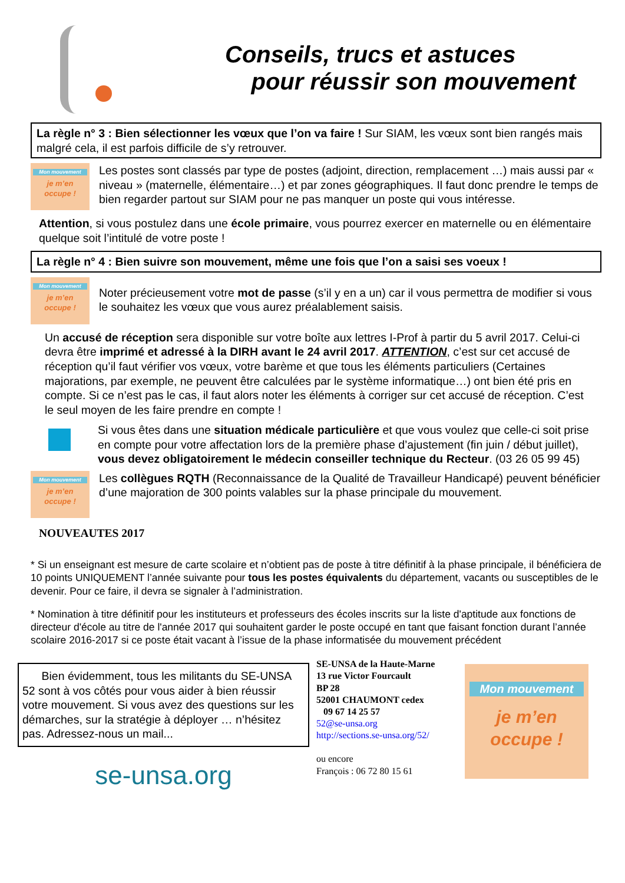Conseils, trucs et astuces
pour réussir son mouvement
La règle n° 3 : Bien sélectionner les vœux que l’on va faire ! Sur SIAM, les vœux sont bien rangés mais malgré cela, il est parfois difficile de s’y retrouver.
Mon mouvement
je m’en
occupe !
Les postes sont classés par type de postes (adjoint, direction, remplacement …) mais aussi par « niveau » (maternelle, élémentaire…) et par zones géographiques. Il faut donc prendre le temps de bien regarder partout sur SIAM pour ne pas manquer un poste qui vous intéresse.
Attention, si vous postulez dans une école primaire, vous pourrez exercer en maternelle ou en élémentaire quelque soit l’intitulé de votre poste !
La règle n° 4 : Bien suivre son mouvement, même une fois que l’on a saisi ses voeux !
Mon mouvement
je m’en
occupe !
Noter précieusement votre mot de passe (s’il y en a un) car il vous permettra de modifier si vous le souhaitez les vœux que vous aurez préalablement saisis.
Un accusé de réception sera disponible sur votre boîte aux lettres I-Prof à partir du 5 avril 2017. Celui-ci devra être imprimé et adressé à la DIRH avant le 24 avril 2017. ATTENTION, c’est sur cet accusé de réception qu’il faut vérifier vos vœux, votre barème et que tous les éléments particuliers (Certaines majorations, par exemple, ne peuvent être calculées par le système informatique…) ont bien été pris en compte. Si ce n’est pas le cas, il faut alors noter les éléments à corriger sur cet accusé de réception. C’est le seul moyen de les faire prendre en compte !
Si vous êtes dans une situation médicale particulière et que vous voulez que celle-ci soit prise en compte pour votre affectation lors de la première phase d’ajustement (fin juin / début juillet), vous devez obligatoirement le médecin conseiller technique du Recteur. (03 26 05 99 45)
Mon mouvement
je m’en
occupe !
Les collègues RQTH (Reconnaissance de la Qualité de Travailleur Handicapé) peuvent bénéficier d’une majoration de 300 points valables sur la phase principale du mouvement.
NOUVEAUTES 2017
* Si un enseignant est mesure de carte scolaire et n’obtient pas de poste à titre définitif à la phase principale, il bénéficiera de 10 points UNIQUEMENT l’année suivante pour tous les postes équivalents du département, vacants ou susceptibles de le devenir. Pour ce faire, il devra se signaler à l’administration.
* Nomination à titre définitif pour les instituteurs et professeurs des écoles inscrits sur la liste d'aptitude aux fonctions de directeur d'école au titre de l'année 2017 qui souhaitent garder le poste occupé en tant que faisant fonction durant l’année scolaire 2016-2017 si ce poste était vacant à l’issue de la phase informatisée du mouvement précédent
Bien évidemment, tous les militants du SE-UNSA 52 sont à vos côtés pour vous aider à bien réussir votre mouvement. Si vous avez des questions sur les démarches, sur la stratégie à déployer … n’hésitez pas. Adressez-nous un mail...
se-unsa.org
SE-UNSA de la Haute-Marne
13 rue Victor Fourcault
BP 28
52001 CHAUMONT cedex
09 67 14 25 57
52@se-unsa.org
http://sections.se-unsa.org/52/
ou encore
François : 06 72 80 15 61
Mon mouvement
je m’en
occupe !